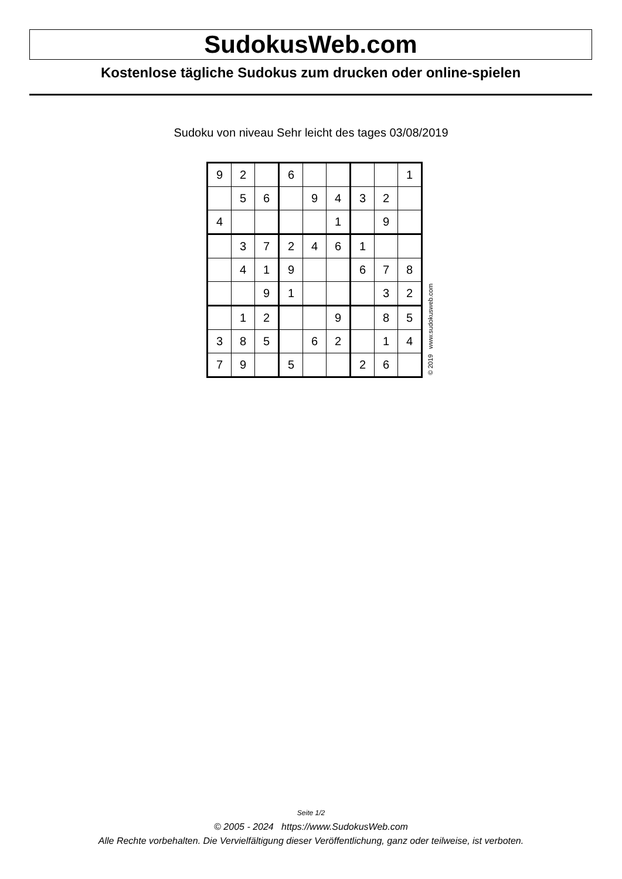SudokusWeb.com
Kostenlose tägliche Sudokus zum drucken oder online-spielen
Sudoku von niveau Sehr leicht des tages 03/08/2019
| 9 | 2 | | 6 | | | | | 1 |
| | 5 | 6 | | 9 | 4 | 3 | 2 | |
| 4 | | | | | 1 | | 9 | |
| | 3 | 7 | 2 | 4 | 6 | 1 | | |
| | 4 | 1 | 9 | | | 6 | 7 | 8 |
| | | 9 | 1 | | | | 3 | 2 |
| | 1 | 2 | | | 9 | | 8 | 5 |
| 3 | 8 | 5 | | 6 | 2 | | 1 | 4 |
| 7 | 9 | | 5 | | | 2 | 6 | |
© 2019 www.sudokusweb.com
Seite 1/2
© 2005 - 2024 https://www.SudokusWeb.com
Alle Rechte vorbehalten. Die Vervielfältigung dieser Veröffentlichung, ganz oder teilweise, ist verboten.